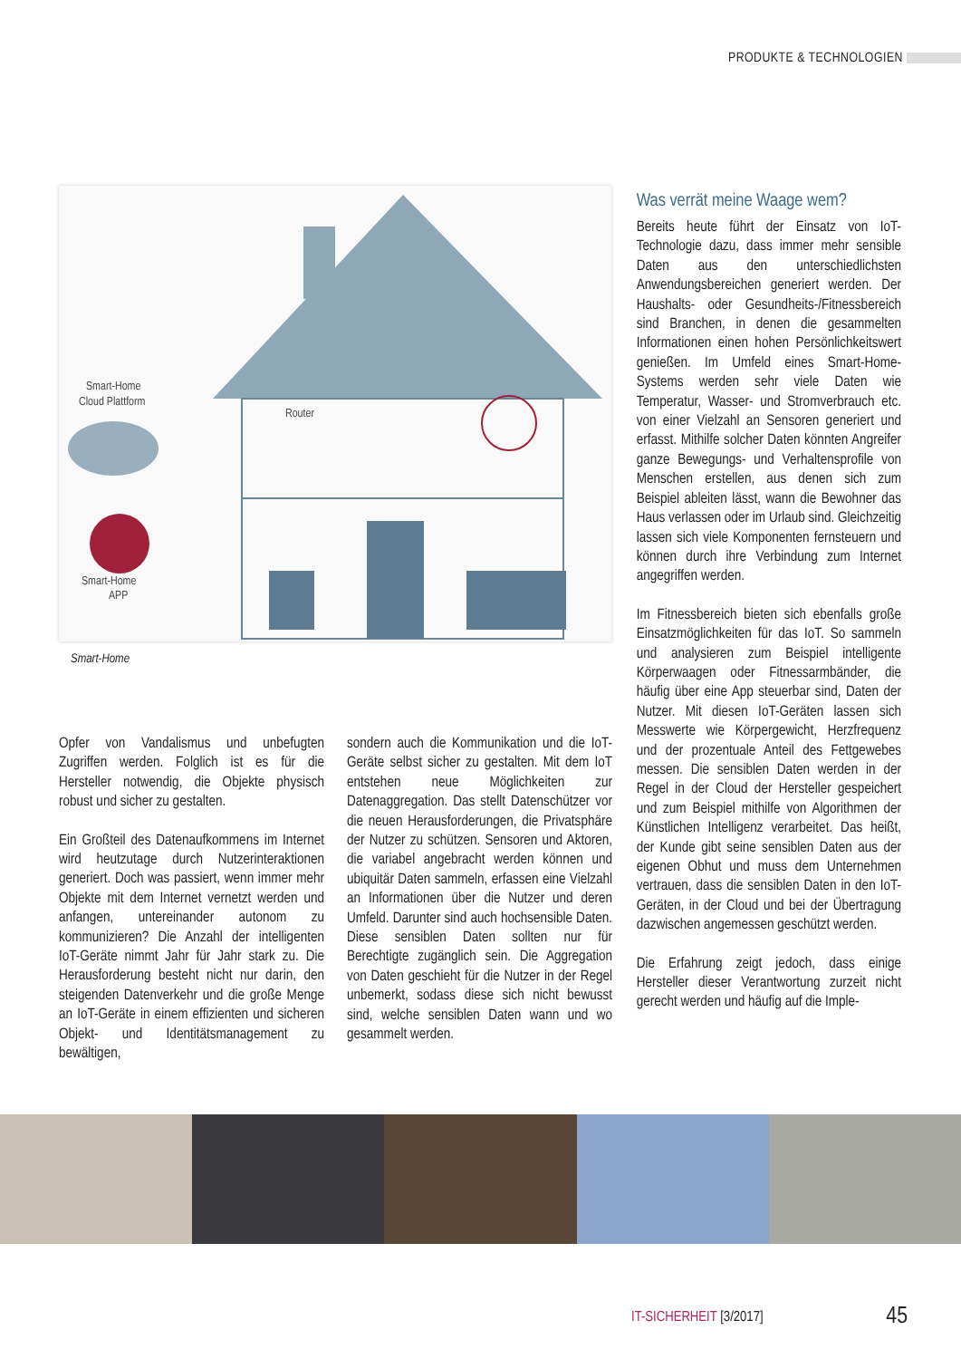PRODUKTE & TECHNOLOGIEN
Smart-Home
Cloud Plattform
Router
Smart-Home
APP
Smart-Home
Opfer von Vandalismus und unbefugten Zugriffen werden. Folglich ist es für die Hersteller notwendig, die Objekte physisch robust und sicher zu gestalten.
Ein Großteil des Datenaufkommens im Internet wird heutzutage durch Nutzerinteraktionen generiert. Doch was passiert, wenn immer mehr Objekte mit dem Internet vernetzt werden und anfangen, untereinander autonom zu kommunizieren? Die Anzahl der intelligenten IoT-Geräte nimmt Jahr für Jahr stark zu. Die Herausforderung besteht nicht nur darin, den steigenden Datenverkehr und die große Menge an IoT-Geräte in einem effizienten und sicheren Objekt- und Identitätsmanagement zu bewältigen,
sondern auch die Kommunikation und die IoT-Geräte selbst sicher zu gestalten. Mit dem IoT entstehen neue Möglichkeiten zur Datenaggregation. Das stellt Datenschützer vor die neuen Herausforderungen, die Privatsphäre der Nutzer zu schützen. Sensoren und Aktoren, die variabel angebracht werden können und ubiquitär Daten sammeln, erfassen eine Vielzahl an Informationen über die Nutzer und deren Umfeld. Darunter sind auch hochsensible Daten. Diese sensiblen Daten sollten nur für Berechtigte zugänglich sein. Die Aggregation von Daten geschieht für die Nutzer in der Regel unbemerkt, sodass diese sich nicht bewusst sind, welche sensiblen Daten wann und wo gesammelt werden.
Was verrät meine Waage wem?
Bereits heute führt der Einsatz von IoT-Technologie dazu, dass immer mehr sensible Daten aus den unterschiedlichsten Anwendungsbereichen generiert werden. Der Haushalts- oder Gesundheits-/Fitnessbereich sind Branchen, in denen die gesammelten Informationen einen hohen Persönlichkeitswert genießen. Im Umfeld eines Smart-Home-Systems werden sehr viele Daten wie Temperatur, Wasser- und Stromverbrauch etc. von einer Vielzahl an Sensoren generiert und erfasst. Mithilfe solcher Daten könnten Angreifer ganze Bewegungs- und Verhaltensprofile von Menschen erstellen, aus denen sich zum Beispiel ableiten lässt, wann die Bewohner das Haus verlassen oder im Urlaub sind. Gleichzeitig lassen sich viele Komponenten fernsteuern und können durch ihre Verbindung zum Internet angegriffen werden.
Im Fitnessbereich bieten sich ebenfalls große Einsatzmöglichkeiten für das IoT. So sammeln und analysieren zum Beispiel intelligente Körperwaagen oder Fitnessarmbänder, die häufig über eine App steuerbar sind, Daten der Nutzer. Mit diesen IoT-Geräten lassen sich Messwerte wie Körpergewicht, Herzfrequenz und der prozentuale Anteil des Fettgewebes messen. Die sensiblen Daten werden in der Regel in der Cloud der Hersteller gespeichert und zum Beispiel mithilfe von Algorithmen der Künstlichen Intelligenz verarbeitet. Das heißt, der Kunde gibt seine sensiblen Daten aus der eigenen Obhut und muss dem Unternehmen vertrauen, dass die sensiblen Daten in den IoT-Geräten, in der Cloud und bei der Übertragung dazwischen angemessen geschützt werden.
Die Erfahrung zeigt jedoch, dass einige Hersteller dieser Verantwortung zurzeit nicht gerecht werden und häufig auf die Imple-
IT-SICHERHEIT [3/2017] 45